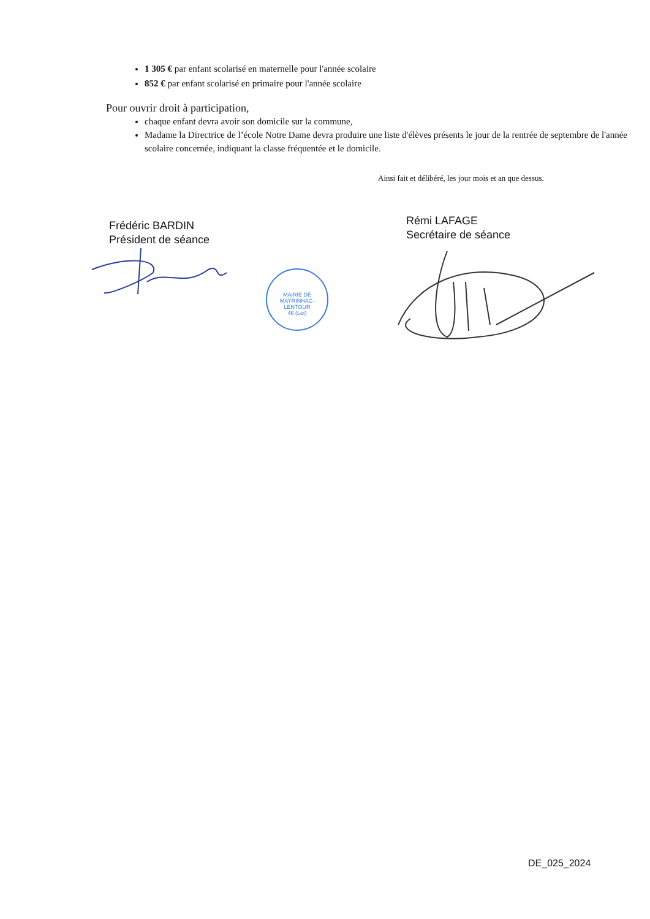1 305 € par enfant scolarisé en maternelle pour l'année scolaire
852 € par enfant scolarisé en primaire pour l'année scolaire
Pour ouvrir droit à participation,
chaque enfant devra avoir son domicile sur la commune,
Madame la Directrice de l’école Notre Dame devra produire une liste d'élèves présents le jour de la rentrée de septembre de l'année scolaire concernée, indiquant la classe fréquentée et le domicile.
Ainsi fait et délibéré, les jour mois et an que dessus.
Frédéric BARDIN
Président de séance
Rémi LAFAGE
Secrétaire de séance
MAIRIE DE MAYRINHAC-LENTOUR
46 (Lot)
DE_025_2024